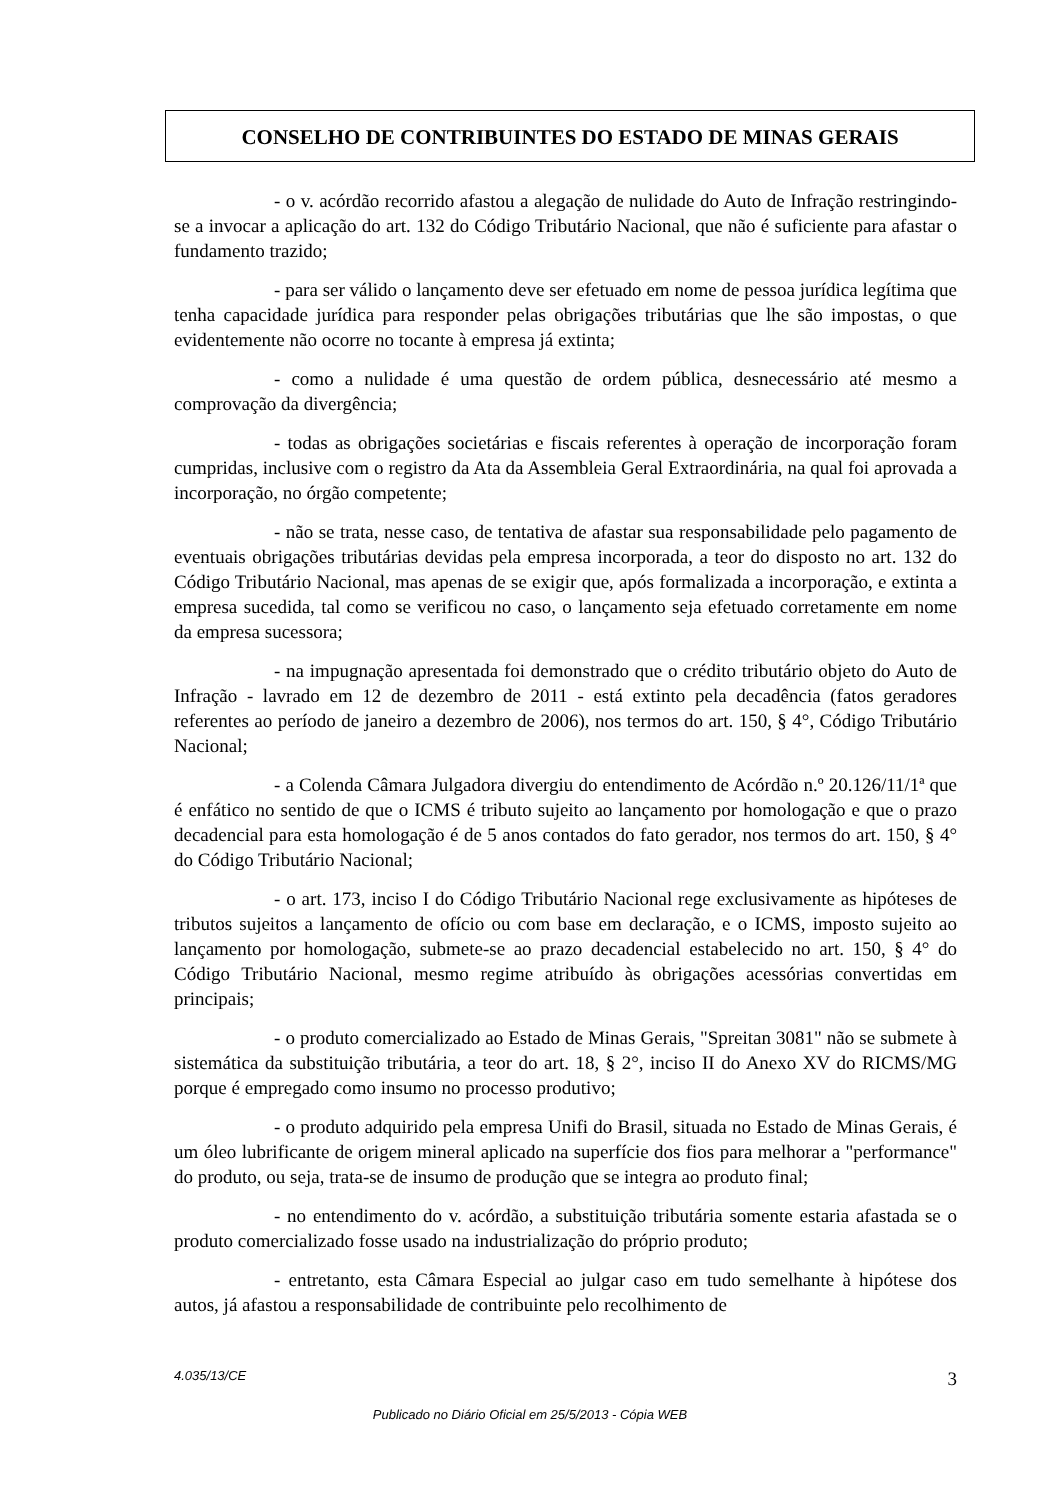CONSELHO DE CONTRIBUINTES DO ESTADO DE MINAS GERAIS
- o v. acórdão recorrido afastou a alegação de nulidade do Auto de Infração restringindo-se a invocar a aplicação do art. 132 do Código Tributário Nacional, que não é suficiente para afastar o fundamento trazido;
- para ser válido o lançamento deve ser efetuado em nome de pessoa jurídica legítima que tenha capacidade jurídica para responder pelas obrigações tributárias que lhe são impostas, o que evidentemente não ocorre no tocante à empresa já extinta;
- como a nulidade é uma questão de ordem pública, desnecessário até mesmo a comprovação da divergência;
- todas as obrigações societárias e fiscais referentes à operação de incorporação foram cumpridas, inclusive com o registro da Ata da Assembleia Geral Extraordinária, na qual foi aprovada a incorporação, no órgão competente;
- não se trata, nesse caso, de tentativa de afastar sua responsabilidade pelo pagamento de eventuais obrigações tributárias devidas pela empresa incorporada, a teor do disposto no art. 132 do Código Tributário Nacional, mas apenas de se exigir que, após formalizada a incorporação, e extinta a empresa sucedida, tal como se verificou no caso, o lançamento seja efetuado corretamente em nome da empresa sucessora;
- na impugnação apresentada foi demonstrado que o crédito tributário objeto do Auto de Infração - lavrado em 12 de dezembro de 2011 - está extinto pela decadência (fatos geradores referentes ao período de janeiro a dezembro de 2006), nos termos do art. 150, § 4°, Código Tributário Nacional;
- a Colenda Câmara Julgadora divergiu do entendimento de Acórdão n.º 20.126/11/1ª que é enfático no sentido de que o ICMS é tributo sujeito ao lançamento por homologação e que o prazo decadencial para esta homologação é de 5 anos contados do fato gerador, nos termos do art. 150, § 4° do Código Tributário Nacional;
- o art. 173, inciso I do Código Tributário Nacional rege exclusivamente as hipóteses de tributos sujeitos a lançamento de ofício ou com base em declaração, e o ICMS, imposto sujeito ao lançamento por homologação, submete-se ao prazo decadencial estabelecido no art. 150, § 4° do Código Tributário Nacional, mesmo regime atribuído às obrigações acessórias convertidas em principais;
- o produto comercializado ao Estado de Minas Gerais, "Spreitan 3081" não se submete à sistemática da substituição tributária, a teor do art. 18, § 2°, inciso II do Anexo XV do RICMS/MG porque é empregado como insumo no processo produtivo;
- o produto adquirido pela empresa Unifi do Brasil, situada no Estado de Minas Gerais, é um óleo lubrificante de origem mineral aplicado na superfície dos fios para melhorar a "performance" do produto, ou seja, trata-se de insumo de produção que se integra ao produto final;
- no entendimento do v. acórdão, a substituição tributária somente estaria afastada se o produto comercializado fosse usado na industrialização do próprio produto;
- entretanto, esta Câmara Especial ao julgar caso em tudo semelhante à hipótese dos autos, já afastou a responsabilidade de contribuinte pelo recolhimento de
4.035/13/CE 3
Publicado no Diário Oficial em 25/5/2013 - Cópia WEB